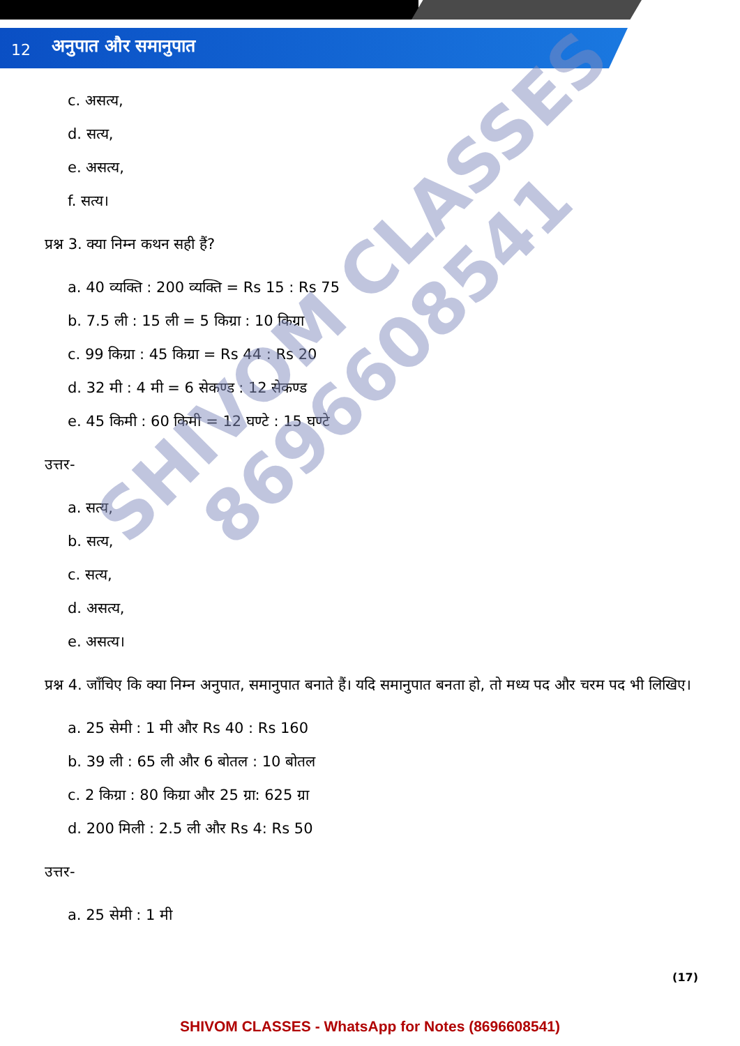12 अनुपात और समानुपात
c. असत्य,
d. सत्य,
e. असत्य,
f. सत्य।
प्रश्न 3. क्या निम्न कथन सही हैं?
a. 40 व्यक्ति : 200 व्यक्ति = Rs 15 : Rs 75
b. 7.5 ली : 15 ली = 5 किग्रा : 10 किग्रा
c. 99 किग्रा : 45 किग्रा = Rs 44 : Rs 20
d. 32 मी : 4 मी = 6 सेकण्ड : 12 सेकण्ड
e. 45 किमी : 60 किमी = 12 घण्टे : 15 घण्टे
उत्तर-
a. सत्य,
b. सत्य,
c. सत्य,
d. असत्य,
e. असत्य।
प्रश्न 4. जाँचिए कि क्या निम्न अनुपात, समानुपात बनाते हैं। यदि समानुपात बनता हो, तो मध्य पद और चरम पद भी लिखिए।
a. 25 सेमी : 1 मी और Rs 40 : Rs 160
b. 39 ली : 65 ली और 6 बोतल : 10 बोतल
c. 2 किग्रा : 80 किग्रा और 25 ग्रा: 625 ग्रा
d. 200 मिली : 2.5 ली और Rs 4: Rs 50
उत्तर-
a. 25 सेमी : 1 मी
SHIVOM CLASSES
8696608541
(17)
SHIVOM CLASSES - WhatsApp for Notes (8696608541)